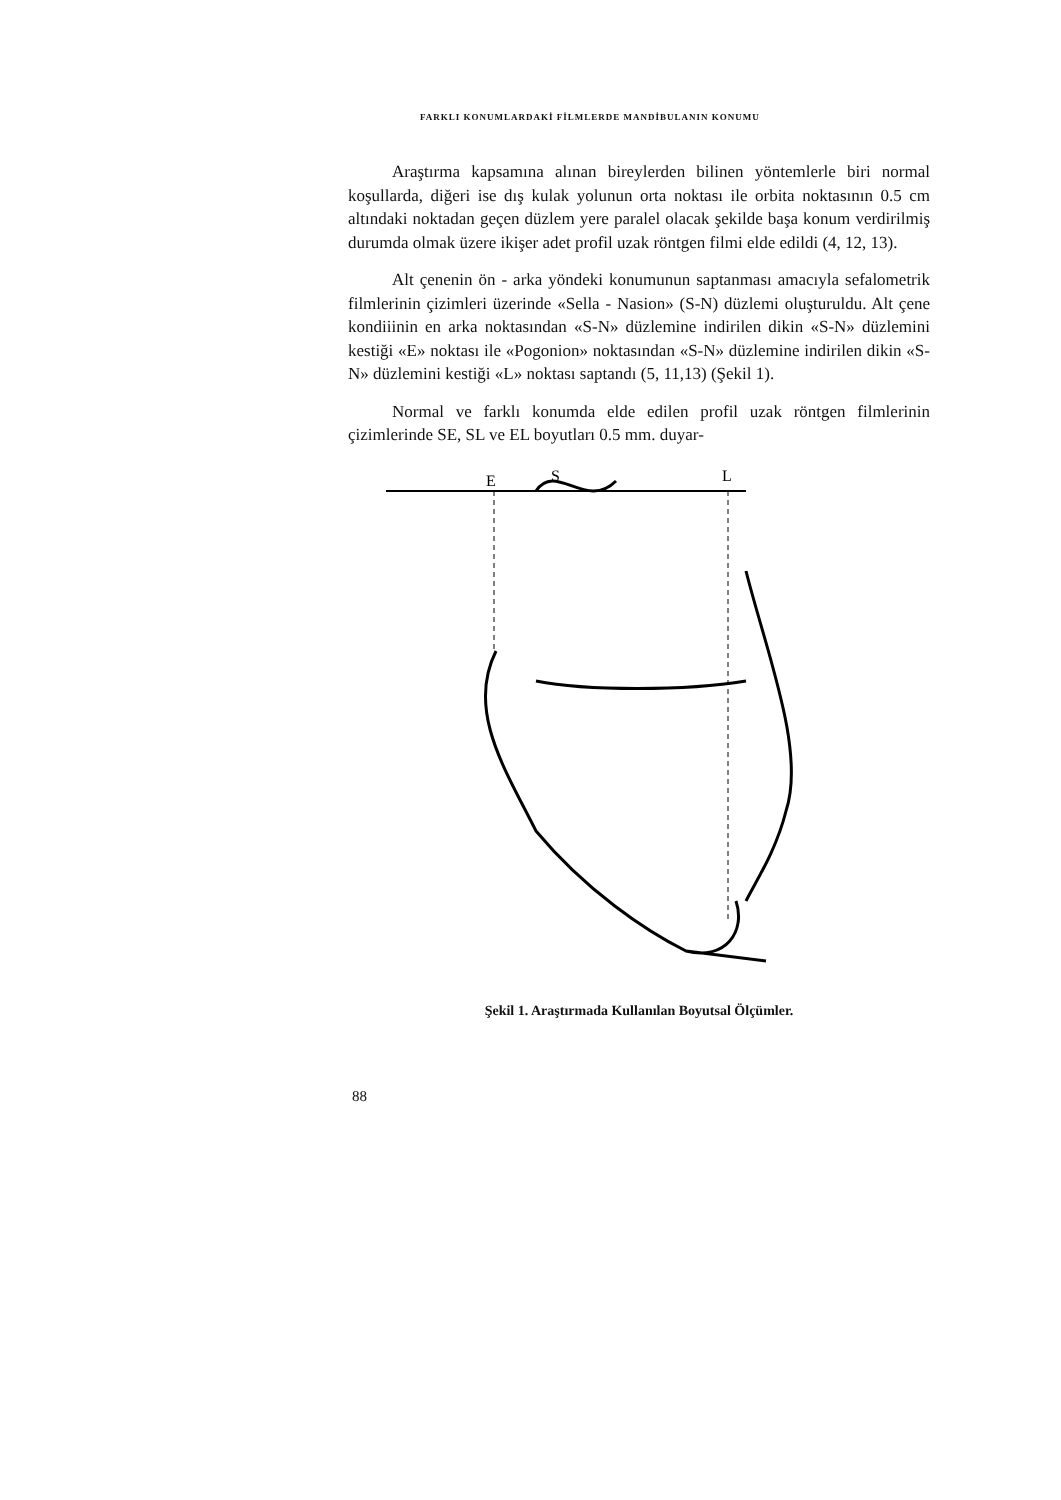FARKLI KONUMLARDAKİ FİLMLERDE MANDİBULANIN KONUMU
Araştırma kapsamına alınan bireylerden bilinen yöntemlerle biri normal koşullarda, diğeri ise dış kulak yolunun orta noktası ile orbita noktasının 0.5 cm altındaki noktadan geçen düzlem yere paralel olacak şekilde başa konum verdirilmiş durumda olmak üzere ikişer adet profil uzak röntgen filmi elde edildi (4, 12, 13).
Alt çenenin ön - arka yöndeki konumunun saptanması amacıyla sefalometrik filmlerinin çizimleri üzerinde «Sella - Nasion» (S-N) düzlemi oluşturuldu. Alt çene kondiiinin en arka noktasından «S-N» düzlemine indirilen dikin «S-N» düzlemini kestiği «E» noktası ile «Pogonion» noktasından «S-N» düzlemine indirilen dikin «S-N» düzlemini kestiği «L» noktası saptandı (5, 11,13) (Şekil 1).
Normal ve farklı konumda elde edilen profil uzak röntgen filmlerinin çizimlerinde SE, SL ve EL boyutları 0.5 mm. duyar-
E
S
L
Şekil 1. Araştırmada Kullanılan Boyutsal Ölçümler.
88